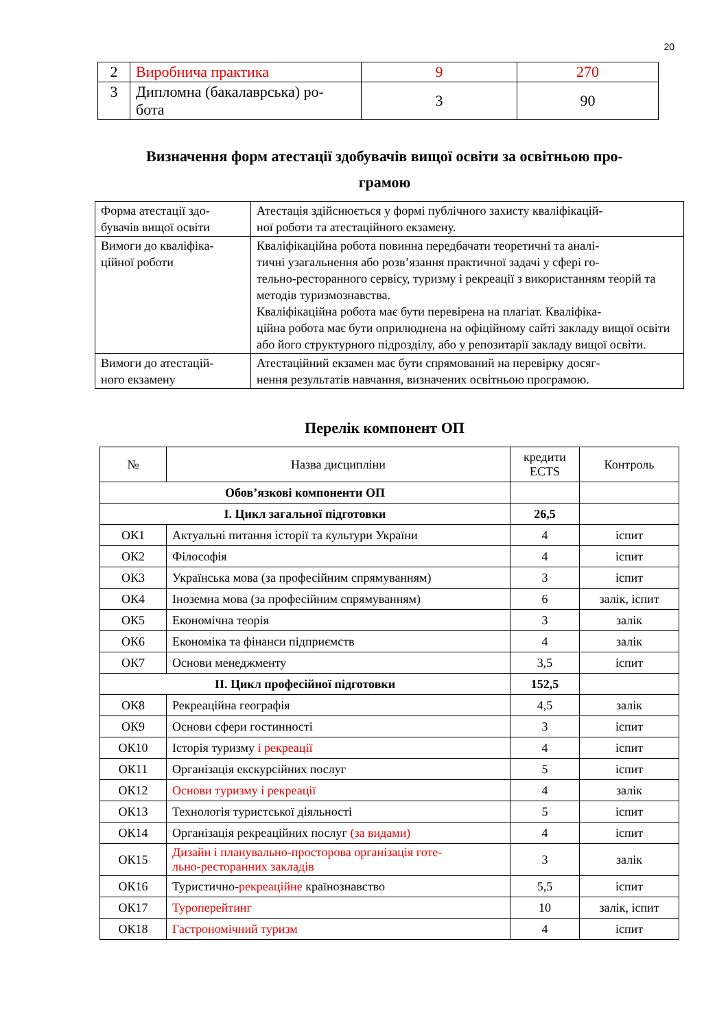20
| 2 | Виробнича практика | 9 | 270 |
| 3 | Дипломна (бакалаврська) ро- бота | 3 | 90 |
Визначення форм атестації здобувачів вищої освіти за освітньою про-
грамою
| Форма атестації здо- бувачів вищої освіти | Атестація здійснюється у формі публічного захисту кваліфікацій- ної роботи та атестаційного екзамену. |
| Вимоги до кваліфіка- ційної роботи | Кваліфікаційна робота повинна передбачати теоретичні та аналі- тичні узагальнення або розв’язання практичної задачі у сфері го- тельно-ресторанного сервісу, туризму і рекреації з використанням теорій та методів туризмознавства. Кваліфікаційна робота має бути перевірена на плагіат. Кваліфіка- ційна робота має бути оприлюднена на офіційному сайті закладу вищої освіти або його структурного підрозділу, або у репозитарії закладу вищої освіти. |
| Вимоги до атестацій- ного екзамену | Атестаційний екзамен має бути спрямований на перевірку досяг- нення результатів навчання, визначених освітньою програмою. |
Перелік компонент ОП
| № | Назва дисципліни | кредити ECTS | Контроль |
| Обов’язкові компоненти ОП | | | |
| I. Цикл загальної підготовки | | 26,5 | |
| ОК1 | Актуальні питання історії та культури України | 4 | іспит |
| ОК2 | Філософія | 4 | іспит |
| ОК3 | Українська мова (за професійним спрямуванням) | 3 | іспит |
| ОК4 | Іноземна мова (за професійним спрямуванням) | 6 | залік, іспит |
| ОК5 | Економічна теорія | 3 | залік |
| ОК6 | Економіка та фінанси підприємств | 4 | залік |
| ОК7 | Основи менеджменту | 3,5 | іспит |
| II. Цикл професійної підготовки | | 152,5 | |
| ОК8 | Рекреаційна географія | 4,5 | залік |
| ОК9 | Основи сфери гостинності | 3 | іспит |
| ОК10 | Історія туризму і рекреації | 4 | іспит |
| ОК11 | Організація екскурсійних послуг | 5 | іспит |
| ОК12 | Основи туризму і рекреації | 4 | залік |
| ОК13 | Технологія туристської діяльності | 5 | іспит |
| ОК14 | Організація рекреаційних послуг (за видами) | 4 | іспит |
| ОК15 | Дизайн і планувально-просторова організація готе- льно-ресторанних закладів | 3 | залік |
| ОК16 | Туристично- рекреаційне країнознавство | 5,5 | іспит |
| ОК17 | Туроперейтинг | 10 | залік, іспит |
| ОК18 | Гастрономічний туризм | 4 | іспит |